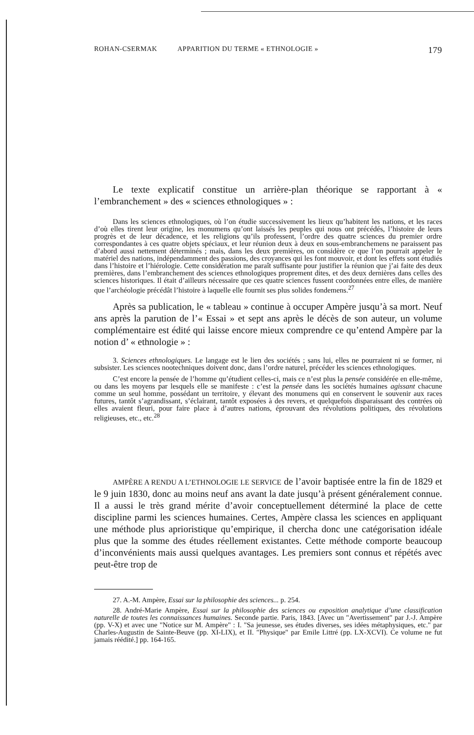ROHAN-CSERMAK APPARITION DU TERME « ETHNOLOGIE » 179
Le texte explicatif constitue un arrière-plan théorique se rapportant à « l’embranchement » des « sciences ethnologiques » :
Dans les sciences ethnologiques, où l’on étudie successivement les lieux qu’habitent les nations, et les races d’où elles tirent leur origine, les monumens qu’ont laissés les peuples qui nous ont précédés, l’histoire de leurs progrès et de leur décadence, et les religions qu’ils professent, l’ordre des quatre sciences du premier ordre correspondantes à ces quatre objets spéciaux, et leur réunion deux à deux en sous-embranchemens ne paraissent pas d’abord aussi nettement déterminés ; mais, dans les deux premières, on considère ce que l’on pourrait appeler le matériel des nations, indépendamment des passions, des croyances qui les font mouvoir, et dont les effets sont étudiés dans l’histoire et l’hiérologie. Cette considération me paraît suffisante pour justifier la réunion que j’ai faite des deux premières, dans l’embranchement des sciences ethnologiques proprement dites, et des deux dernières dans celles des sciences historiques. Il était d’ailleurs nécessaire que ces quatre sciences fussent coordonnées entre elles, de manière que l’archéologie précédât l’histoire à laquelle elle fournit ses plus solides fondemens.<sup>27</sup>
Après sa publication, le « tableau » continue à occuper Ampère jusqu’à sa mort. Neuf ans après la parution de l’« Essai » et sept ans après le décès de son auteur, un volume complémentaire est édité qui laisse encore mieux comprendre ce qu’entend Ampère par la notion d’ « ethnologie » :
3. Sciences ethnologiques. Le langage est le lien des sociétés ; sans lui, elles ne pourraient ni se former, ni subsister. Les sciences nootechniques doivent donc, dans l’ordre naturel, précéder les sciences ethnologiques.
C’est encore la pensée de l’homme qu’étudient celles-ci, mais ce n’est plus la pensée considérée en elle-même, ou dans les moyens par lesquels elle se manifeste : c’est la pensée dans les sociétés humaines agissant chacune comme un seul homme, possédant un territoire, y élevant des monumens qui en conservent le souvenir aux races futures, tantôt s’agrandissant, s’éclairant, tantôt exposées à des revers, et quelquefois disparaissant des contrées où elles avaient fleuri, pour faire place à d’autres nations, éprouvant des révolutions politiques, des révolutions religieuses, etc., etc.<sup>28</sup>
AMPÈRE A RENDU A L’ETHNOLOGIE LE SERVICE de l’avoir baptisée entre la fin de 1829 et le 9 juin 1830, donc au moins neuf ans avant la date jusqu’à présent généralement connue. Il a aussi le très grand mérite d’avoir conceptuellement déterminé la place de cette discipline parmi les sciences humaines. Certes, Ampère classa les sciences en appliquant une méthode plus aprioristique qu’empirique, il chercha donc une catégorisation idéale plus que la somme des études réellement existantes. Cette méthode comporte beaucoup d’inconvénients mais aussi quelques avantages. Les premiers sont connus et répétés avec peut-être trop de
27. A.-M. Ampère, Essai sur la philosophie des sciences... p. 254.
28. André-Marie Ampère, Essai sur la philosophie des sciences ou exposition analytique d’une classification naturelle de toutes les connaissances humaines. Seconde partie. Paris, 1843. [Avec un "Avertissement" par J.-J. Ampère (pp. V-X) et avec une "Notice sur M. Ampère" : I. "Sa jeunesse, ses études diverses, ses idées métaphysiques, etc." par Charles-Augustin de Sainte-Beuve (pp. XI-LIX), et II. "Physique" par Emile Littré (pp. LX-XCVI). Ce volume ne fut jamais réédité.] pp. 164-165.